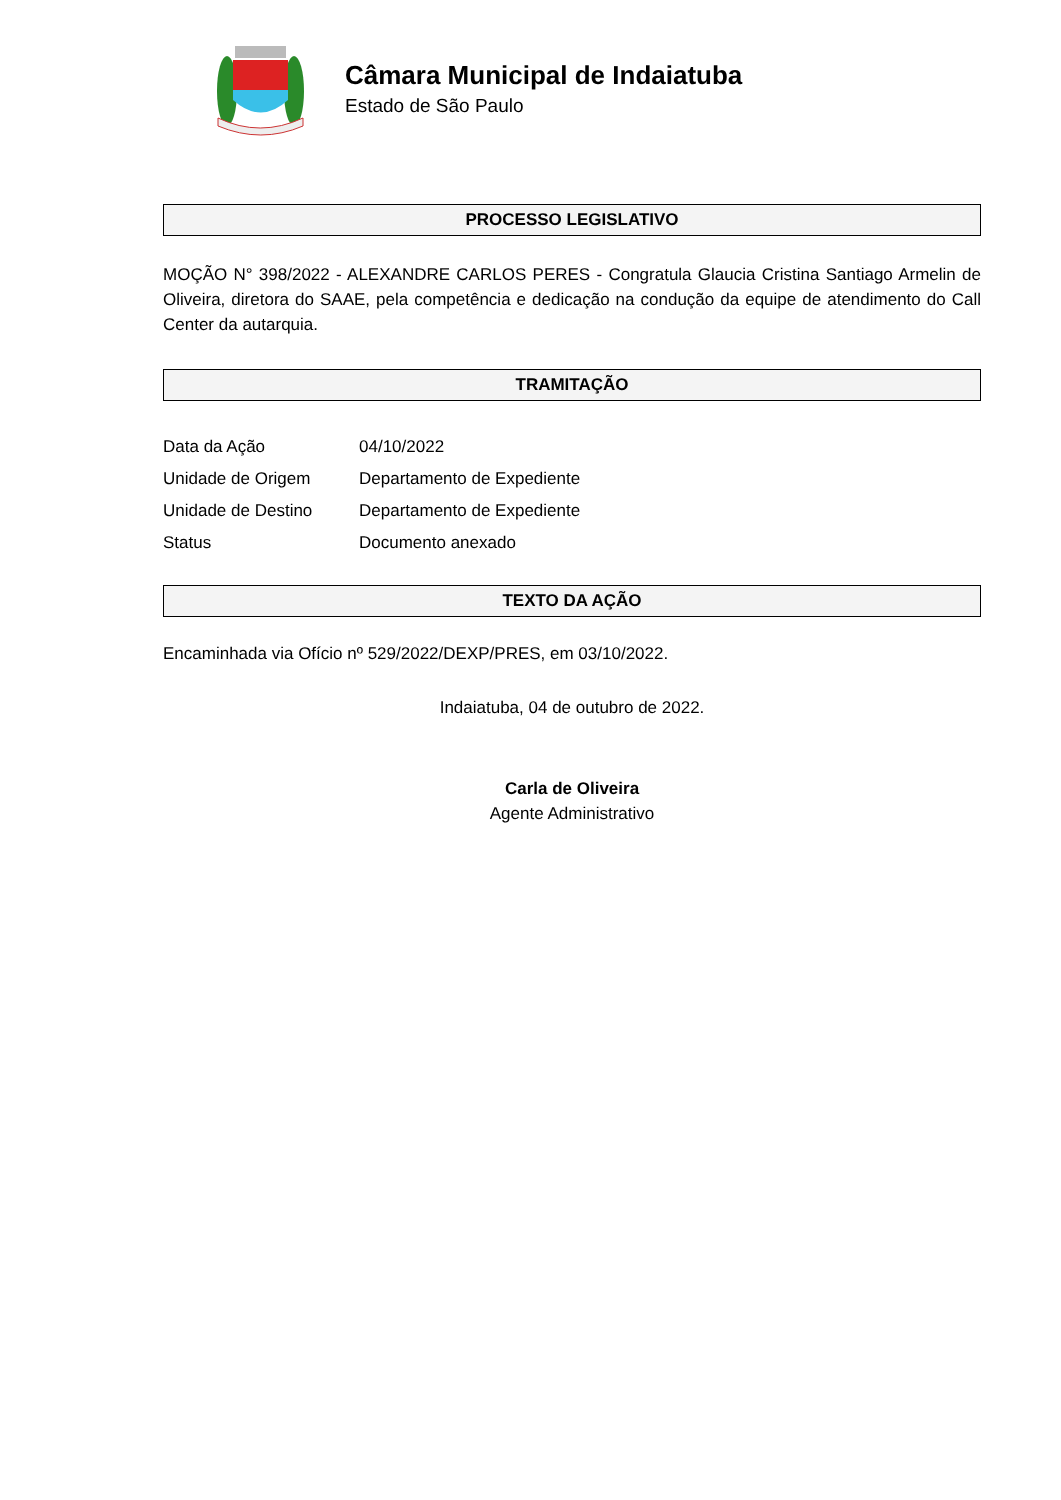Câmara Municipal de Indaiatuba
Estado de São Paulo
PROCESSO LEGISLATIVO
MOÇÃO N° 398/2022 - ALEXANDRE CARLOS PERES - Congratula Glaucia Cristina Santiago Armelin de Oliveira, diretora do SAAE, pela competência e dedicação na condução da equipe de atendimento do Call Center da autarquia.
TRAMITAÇÃO
| Data da Ação | 04/10/2022 |
| Unidade de Origem | Departamento de Expediente |
| Unidade de Destino | Departamento de Expediente |
| Status | Documento anexado |
TEXTO DA AÇÃO
Encaminhada via Ofício nº 529/2022/DEXP/PRES, em 03/10/2022.
Indaiatuba, 04 de outubro de 2022.
Carla de Oliveira
Agente Administrativo